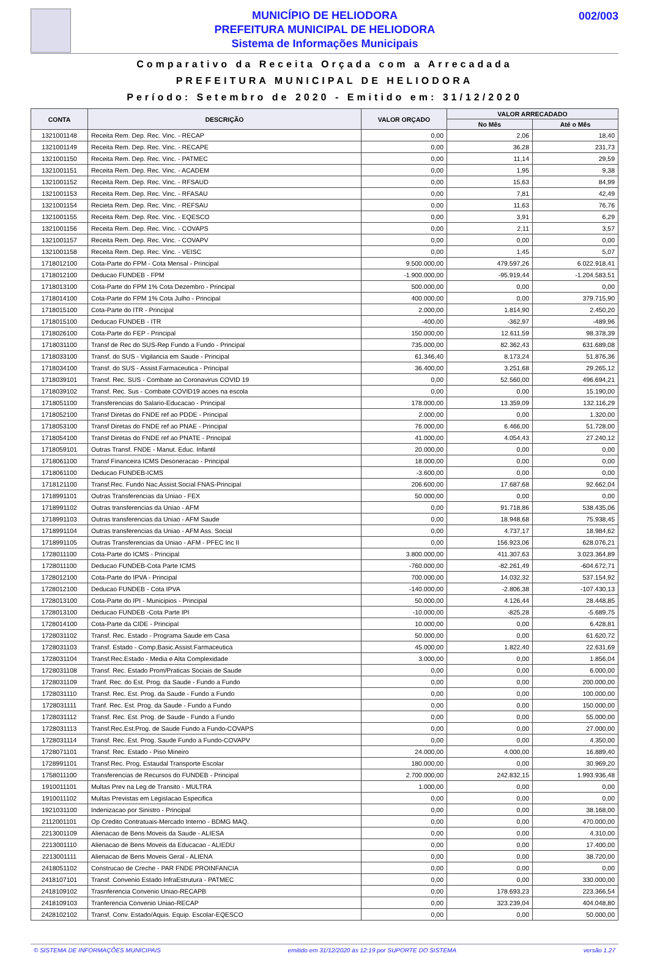MUNICÍPIO DE HELIODORA
PREFEITURA MUNICIPAL DE HELIODORA
Sistema de Informações Municipais
002/003
Comparativo da Receita Orçada com a Arrecadada
PREFEITURA MUNICIPAL DE HELIODORA
Período: Setembro de 2020 - Emitido em: 31/12/2020
| CONTA | DESCRIÇÃO | VALOR ORÇADO | VALOR ARRECADADO | |
| --- | --- | --- | --- | --- |
| | | | No Mês | Até o Mês |
| 1321001148 | Receita Rem. Dep. Rec. Vinc. - RECAP | 0,00 | 2,06 | 18,40 |
| 1321001149 | Receita Rem. Dep. Rec. Vinc. - RECAPE | 0,00 | 36,28 | 231,73 |
| 1321001150 | Receita Rem. Dep. Rec. Vinc. - PATMEC | 0,00 | 11,14 | 29,59 |
| 1321001151 | Receita Rem. Dep. Rec. Vinc. - ACADEM | 0,00 | 1,95 | 9,38 |
| 1321001152 | Receita Rem. Dep. Rec. Vinc. - RFSAUD | 0,00 | 15,63 | 84,99 |
| 1321001153 | Receita Rem. Dep. Rec. Vinc. - RFASAU | 0,00 | 7,81 | 42,49 |
| 1321001154 | Recieta Rem. Dep. Rec. Vinc. - REFSAU | 0,00 | 11,63 | 76,76 |
| 1321001155 | Receita Rem. Dep. Rec. Vinc. - EQESCO | 0,00 | 3,91 | 6,29 |
| 1321001156 | Receita Rem. Dep. Rec. Vinc. - COVAPS | 0,00 | 2,11 | 3,57 |
| 1321001157 | Receita Rem. Dep. Rec. Vinc. - COVAPV | 0,00 | 0,00 | 0,00 |
| 1321001158 | Receita Rem. Dep. Rec. Vinc. - VEISC | 0,00 | 1,45 | 5,07 |
| 1718012100 | Cota-Parte do FPM - Cota Mensal - Principal | 9.500.000,00 | 479.597,26 | 6.022.918,41 |
| 1718012100 | Deducao FUNDEB - FPM | -1.900.000,00 | -95.919,44 | -1.204.583,51 |
| 1718013100 | Cota-Parte do FPM 1% Cota Dezembro - Principal | 500.000,00 | 0,00 | 0,00 |
| 1718014100 | Cota-Parte do FPM 1% Cota Julho - Principal | 400.000,00 | 0,00 | 379.715,90 |
| 1718015100 | Cota-Parte do ITR - Principal | 2.000,00 | 1.814,90 | 2.450,20 |
| 1718015100 | Deducao FUNDEB - ITR | -400,00 | -362,97 | -489,96 |
| 1718026100 | Cota-Parte do FEP - Principal | 150.000,00 | 12.611,59 | 98.378,39 |
| 1718031100 | Transf de Rec do SUS-Rep Fundo a Fundo - Principal | 735.000,00 | 82.362,43 | 631.689,08 |
| 1718033100 | Transf. do SUS - Vigilancia em Saude - Principal | 61.346,40 | 8.173,24 | 51.876,36 |
| 1718034100 | Transf. do SUS - Assist.Farmaceutica - Principal | 36.400,00 | 3.251,68 | 29.265,12 |
| 1718039101 | Transf. Rec. SUS - Combate ao Coronavirus COVID 19 | 0,00 | 52.560,00 | 496.694,21 |
| 1718039102 | Transf. Rec. Sus - Combate COVID19 acoes na escola | 0,00 | 0,00 | 15.190,00 |
| 1718051100 | Transferencias do Salario-Educacao - Principal | 178.000,00 | 13.359,09 | 132.116,29 |
| 1718052100 | Transf Diretas do FNDE ref ao PDDE - Principal | 2.000,00 | 0,00 | 1.320,00 |
| 1718053100 | Transf Diretas do FNDE ref ao PNAE - Principal | 76.000,00 | 6.466,00 | 51.728,00 |
| 1718054100 | Transf Diretas do FNDE ref ao PNATE - Principal | 41.000,00 | 4.054,43 | 27.240,12 |
| 1718059101 | Outras Transf. FNDE - Manut. Educ. Infantil | 20.000,00 | 0,00 | 0,00 |
| 1718061100 | Transf Financeira ICMS Desoneracao - Principal | 18.000,00 | 0,00 | 0,00 |
| 1718061100 | Deducao FUNDEB-ICMS | -3.600,00 | 0,00 | 0,00 |
| 1718121100 | Transf.Rec. Fundo Nac.Assist.Social FNAS-Principal | 206.600,00 | 17.687,68 | 92.662,04 |
| 1718991101 | Outras Transferencias da Uniao - FEX | 50.000,00 | 0,00 | 0,00 |
| 1718991102 | Outras transferencias da Uniao - AFM | 0,00 | 91.718,86 | 538.435,06 |
| 1718991103 | Outras transferencias da Uniao - AFM Saude | 0,00 | 18.948,68 | 75.938,45 |
| 1718991104 | Outras transferencias da Uniao - AFM Ass. Social | 0,00 | 4.737,17 | 18.984,62 |
| 1718991105 | Outras Transferencias da Uniao - AFM - PFEC Inc II | 0,00 | 156.923,06 | 628.076,21 |
| 1728011100 | Cota-Parte do ICMS - Principal | 3.800.000,00 | 411.307,63 | 3.023.364,89 |
| 1728011100 | Deducao FUNDEB-Cota Parte ICMS | -760.000,00 | -82.261,49 | -604.672,71 |
| 1728012100 | Cota-Parte do IPVA - Principal | 700.000,00 | 14.032,32 | 537.154,92 |
| 1728012100 | Deducao FUNDEB - Cota IPVA | -140.000,00 | -2.806,38 | -107.430,13 |
| 1728013100 | Cota-Parte do IPI - Municipios - Principal | 50.000,00 | 4.126,44 | 28.448,85 |
| 1728013100 | Deducao FUNDEB -Cota Parte IPI | -10.000,00 | -825,28 | -5.689,75 |
| 1728014100 | Cota-Parte da CIDE - Principal | 10.000,00 | 0,00 | 6.428,81 |
| 1728031102 | Transf. Rec. Estado - Programa Saude em Casa | 50.000,00 | 0,00 | 61.620,72 |
| 1728031103 | Transf. Estado - Comp.Basic.Assist.Farmaceutica | 45.000,00 | 1.822,40 | 22.631,69 |
| 1728031104 | Transf.Rec.Estado - Media e Alta Complexidade | 3.000,00 | 0,00 | 1.856,04 |
| 1728031108 | Transf. Rec. Estado Prom/Praticas Sociais de Saude | 0,00 | 0,00 | 6.000,00 |
| 1728031109 | Tranf. Rec. do Est. Prog. da Saude - Fundo a Fundo | 0,00 | 0,00 | 200.000,00 |
| 1728031110 | Transf. Rec. Est. Prog. da Saude - Fundo a Fundo | 0,00 | 0,00 | 100.000,00 |
| 1728031111 | Tranf. Rec. Est. Prog. da Saude - Fundo a Fundo | 0,00 | 0,00 | 150.000,00 |
| 1728031112 | Transf. Rec. Est. Prog. de Saude - Fundo a Fundo | 0,00 | 0,00 | 55.000,00 |
| 1728031113 | Transf.Rec.Est.Prog. de Saude Fundo a Fundo-COVAPS | 0,00 | 0,00 | 27.000,00 |
| 1728031114 | Transf. Rec. Est. Prog. Saude Fundo a Fundo-COVAPV | 0,00 | 0,00 | 4.350,00 |
| 1728071101 | Transf. Rec. Estado - Piso Mineiro | 24.000,00 | 4.000,00 | 16.889,40 |
| 1728991101 | Transf.Rec. Prog. Estaudal Transporte Escolar | 180.000,00 | 0,00 | 30.969,20 |
| 1758011100 | Transferencias de Recursos do FUNDEB - Principal | 2.700.000,00 | 242.832,15 | 1.993.936,48 |
| 1910011101 | Multas Prev na Leg de Transito - MULTRA | 1.000,00 | 0,00 | 0,00 |
| 1910011102 | Multas Previstas em Legislacao Especifica | 0,00 | 0,00 | 0,00 |
| 1921031100 | Indenizacao por Sinistro - Principal | 0,00 | 0,00 | 38.168,00 |
| 2112001101 | Op Credito Contratuais-Mercado Interno - BDMG MAQ. | 0,00 | 0,00 | 470.000,00 |
| 2213001109 | Alienacao de Bens Moveis da Saude - ALIESA | 0,00 | 0,00 | 4.310,00 |
| 2213001110 | Alienacao de Bens Moveis da Educacao - ALIEDU | 0,00 | 0,00 | 17.400,00 |
| 2213001111 | Alienacao de Bens Moveis Geral - ALIENA | 0,00 | 0,00 | 38.720,00 |
| 2418051102 | Construcao de Creche - PAR FNDE PROINFANCIA | 0,00 | 0,00 | 0,00 |
| 2418107101 | Transf. Convenio Estado InfraEstrutura - PATMEC | 0,00 | 0,00 | 330.000,00 |
| 2418109102 | Trasnferencia Convenio Uniao-RECAPB | 0,00 | 178.693,23 | 223.366,54 |
| 2418109103 | Tranferencia Convenio Uniao-RECAP | 0,00 | 323.239,04 | 404.048,80 |
| 2428102102 | Transf. Conv. Estado/Aquis. Equip. Escolar-EQESCO | 0,00 | 0,00 | 50.000,00 |
© SISTEMA DE INFORMAÇÕES MUNICIPAIS emitido em 31/12/2020 às 12:19 por SUPORTE DO SISTEMA versão 1.27